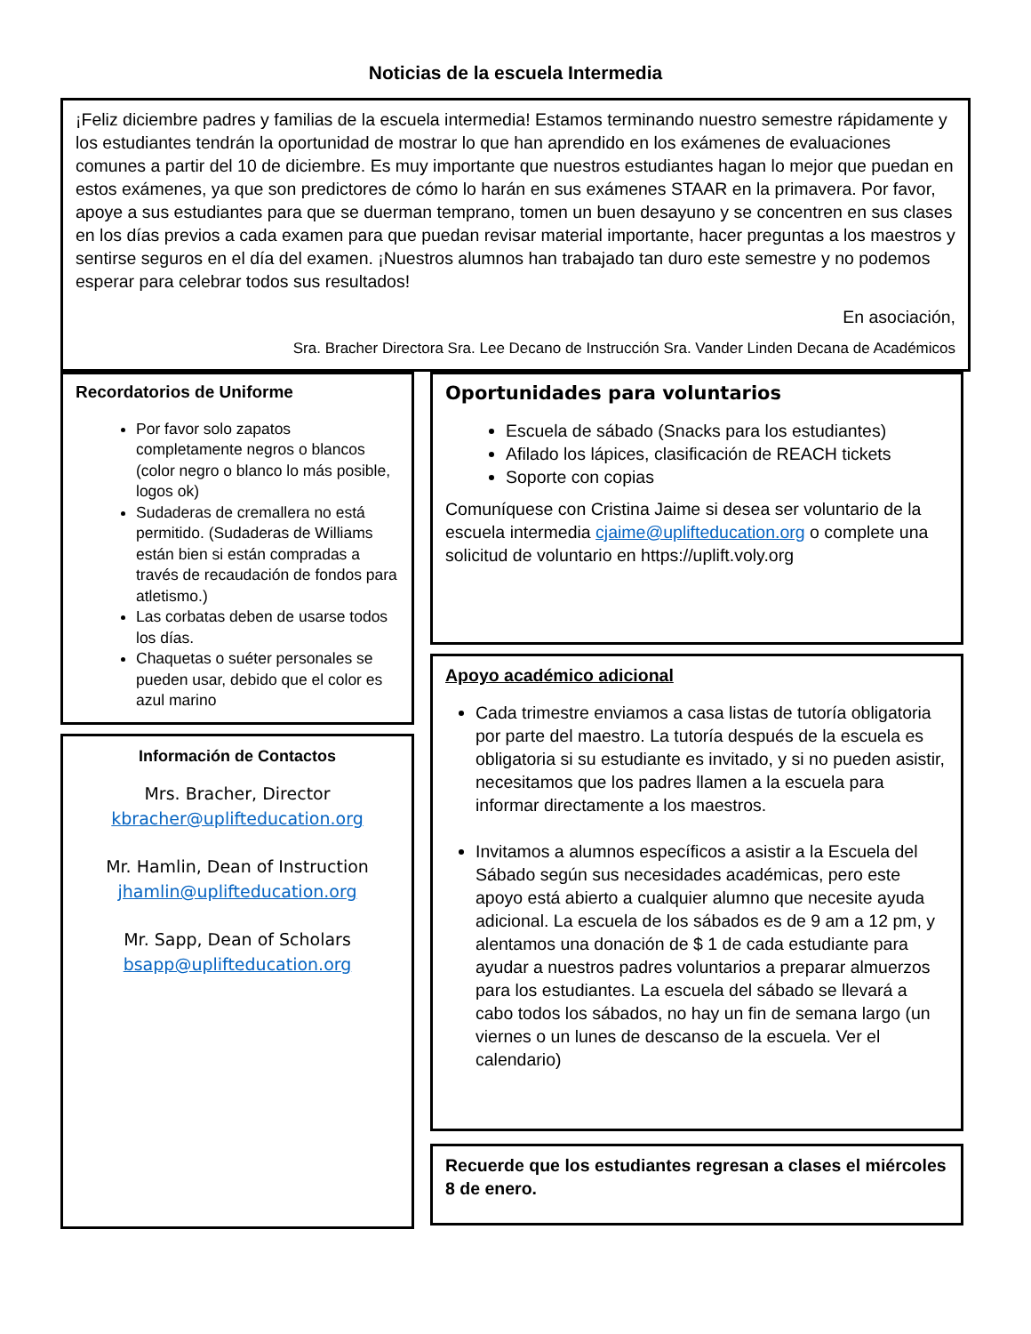Noticias de la escuela Intermedia
¡Feliz diciembre padres y familias de la escuela intermedia! Estamos terminando nuestro semestre rápidamente y los estudiantes tendrán la oportunidad de mostrar lo que han aprendido en los exámenes de evaluaciones comunes a partir del 10 de diciembre. Es muy importante que nuestros estudiantes hagan lo mejor que puedan en estos exámenes, ya que son predictores de cómo lo harán en sus exámenes STAAR en la primavera. Por favor, apoye a sus estudiantes para que se duerman temprano, tomen un buen desayuno y se concentren en sus clases en los días previos a cada examen para que puedan revisar material importante, hacer preguntas a los maestros y sentirse seguros en el día del examen. ¡Nuestros alumnos han trabajado tan duro este semestre y no podemos esperar para celebrar todos sus resultados!
En asociación,
Sra. Bracher Directora Sra. Lee Decano de Instrucción Sra. Vander Linden Decana de Académicos
Recordatorios de Uniforme
Por favor solo zapatos completamente negros o blancos (color negro o blanco lo más posible, logos ok)
Sudaderas de cremallera no está permitido. (Sudaderas de Williams están bien si están compradas a través de recaudación de fondos para atletismo.)
Las corbatas deben de usarse todos los días.
Chaquetas o suéter personales se pueden usar, debido que el color es azul marino
Información de Contactos
Mrs. Bracher, Director
kbracher@uplifteducation.org
Mr. Hamlin, Dean of Instruction
jhamlin@uplifteducation.org
Mr. Sapp, Dean of Scholars
bsapp@uplifteducation.org
Oportunidades para voluntarios
Escuela de sábado (Snacks para los estudiantes)
Afilado los lápices, clasificación de REACH tickets
Soporte con copias
Comuníquese con Cristina Jaime si desea ser voluntario de la escuela intermedia cjaime@uplifteducation.org o complete una solicitud de voluntario en https://uplift.voly.org
Apoyo académico adicional
Cada trimestre enviamos a casa listas de tutoría obligatoria por parte del maestro. La tutoría después de la escuela es obligatoria si su estudiante es invitado, y si no pueden asistir, necesitamos que los padres llamen a la escuela para informar directamente a los maestros.
Invitamos a alumnos específicos a asistir a la Escuela del Sábado según sus necesidades académicas, pero este apoyo está abierto a cualquier alumno que necesite ayuda adicional. La escuela de los sábados es de 9 am a 12 pm, y alentamos una donación de $ 1 de cada estudiante para ayudar a nuestros padres voluntarios a preparar almuerzos para los estudiantes. La escuela del sábado se llevará a cabo todos los sábados, no hay un fin de semana largo (un viernes o un lunes de descanso de la escuela. Ver el calendario)
Recuerde que los estudiantes regresan a clases el miércoles 8 de enero.